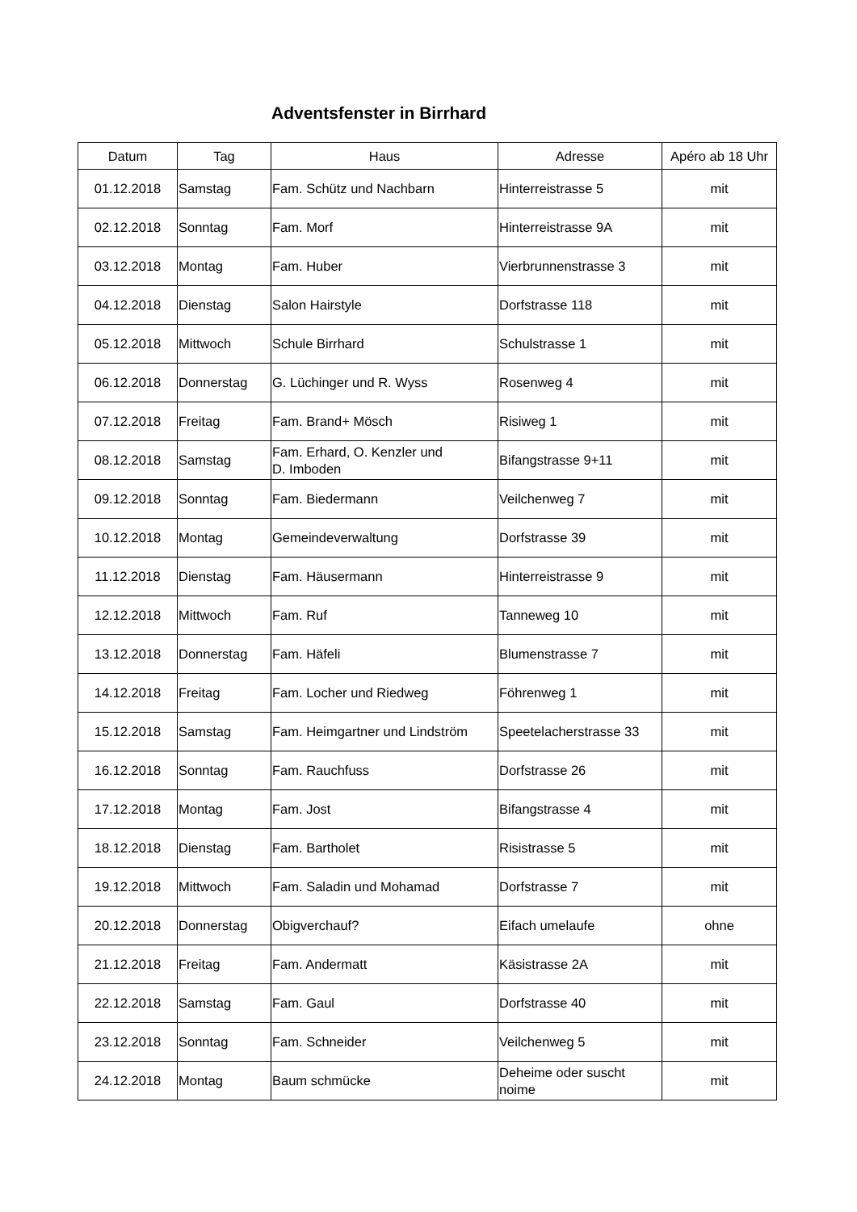Adventsfenster in Birrhard
| Datum | Tag | Haus | Adresse | Apéro ab 18 Uhr |
| --- | --- | --- | --- | --- |
| 01.12.2018 | Samstag | Fam. Schütz und Nachbarn | Hinterreistrasse 5 | mit |
| 02.12.2018 | Sonntag | Fam. Morf | Hinterreistrasse 9A | mit |
| 03.12.2018 | Montag | Fam. Huber | Vierbrunnenstrasse 3 | mit |
| 04.12.2018 | Dienstag | Salon Hairstyle | Dorfstrasse 118 | mit |
| 05.12.2018 | Mittwoch | Schule Birrhard | Schulstrasse 1 | mit |
| 06.12.2018 | Donnerstag | G. Lüchinger und R. Wyss | Rosenweg 4 | mit |
| 07.12.2018 | Freitag | Fam. Brand+ Mösch | Risiweg 1 | mit |
| 08.12.2018 | Samstag | Fam. Erhard, O. Kenzler und D. Imboden | Bifangstrasse 9+11 | mit |
| 09.12.2018 | Sonntag | Fam. Biedermann | Veilchenweg 7 | mit |
| 10.12.2018 | Montag | Gemeindeverwaltung | Dorfstrasse 39 | mit |
| 11.12.2018 | Dienstag | Fam. Häusermann | Hinterreistrasse 9 | mit |
| 12.12.2018 | Mittwoch | Fam. Ruf | Tanneweg 10 | mit |
| 13.12.2018 | Donnerstag | Fam. Häfeli | Blumenstrasse 7 | mit |
| 14.12.2018 | Freitag | Fam. Locher und Riedweg | Föhrenweg 1 | mit |
| 15.12.2018 | Samstag | Fam. Heimgartner und Lindström | Speetelacherstrasse 33 | mit |
| 16.12.2018 | Sonntag | Fam. Rauchfuss | Dorfstrasse 26 | mit |
| 17.12.2018 | Montag | Fam. Jost | Bifangstrasse 4 | mit |
| 18.12.2018 | Dienstag | Fam. Bartholet | Risistrasse 5 | mit |
| 19.12.2018 | Mittwoch | Fam. Saladin und Mohamad | Dorfstrasse 7 | mit |
| 20.12.2018 | Donnerstag | Obigverchauf? | Eifach umelaufe | ohne |
| 21.12.2018 | Freitag | Fam. Andermatt | Käsistrasse 2A | mit |
| 22.12.2018 | Samstag | Fam. Gaul | Dorfstrasse 40 | mit |
| 23.12.2018 | Sonntag | Fam. Schneider | Veilchenweg 5 | mit |
| 24.12.2018 | Montag | Baum schmücke | Deheime oder suscht noime | mit |